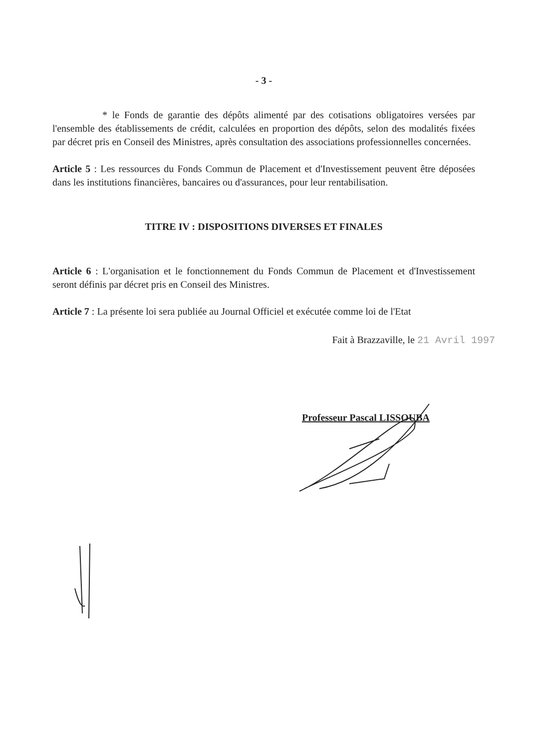- 3 -
* le Fonds de garantie des dépôts alimenté par des cotisations obligatoires versées par l'ensemble des établissements de crédit, calculées en proportion des dépôts, selon des modalités fixées par décret pris en Conseil des Ministres, après consultation des associations professionnelles concernées.
Article 5 : Les ressources du Fonds Commun de Placement et d'Investissement peuvent être déposées dans les institutions financières, bancaires ou d'assurances, pour leur rentabilisation.
TITRE IV : DISPOSITIONS DIVERSES ET FINALES
Article 6 : L'organisation et le fonctionnement du Fonds Commun de Placement et d'Investissement seront définis par décret pris en Conseil des Ministres.
Article 7 : La présente loi sera publiée au Journal Officiel et exécutée comme loi de l'Etat
Fait à Brazzaville, le 21 Avril 1997
Professeur Pascal LISSOUBA